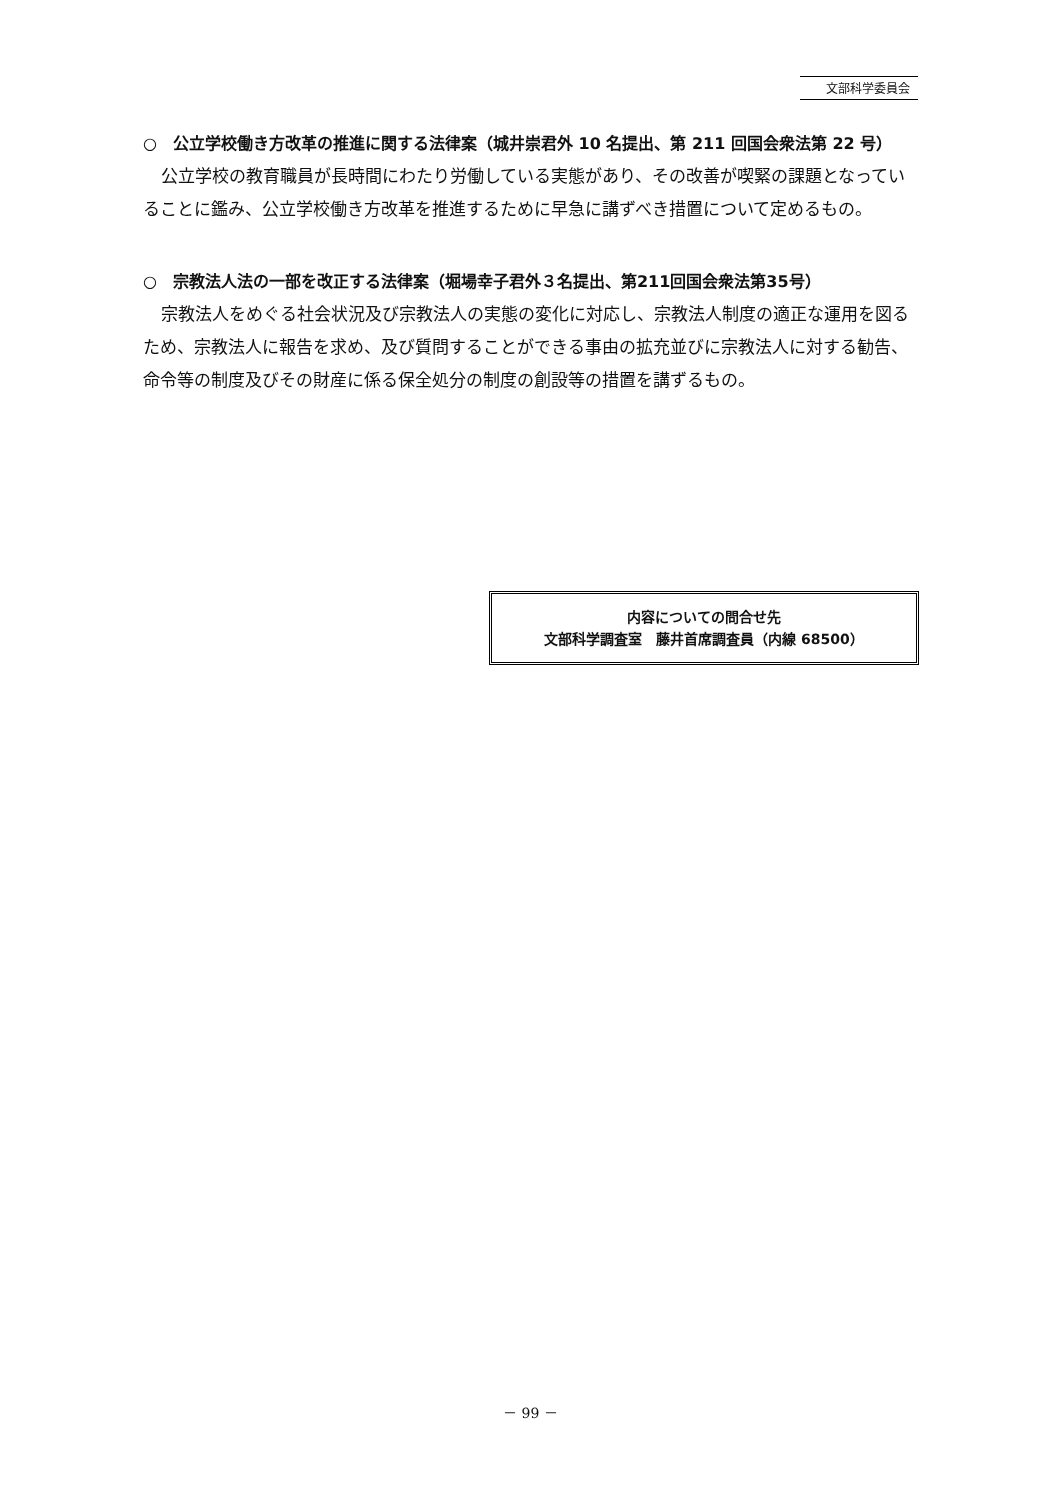文部科学委員会
○　公立学校働き方改革の推進に関する法律案（城井崇君外 10 名提出、第 211 回国会衆法第 22 号）
公立学校の教育職員が長時間にわたり労働している実態があり、その改善が喫緊の課題となっていることに鑑み、公立学校働き方改革を推進するために早急に講ずべき措置について定めるもの。
○　宗教法人法の一部を改正する法律案（堀場幸子君外３名提出、第211回国会衆法第35号）
宗教法人をめぐる社会状況及び宗教法人の実態の変化に対応し、宗教法人制度の適正な運用を図るため、宗教法人に報告を求め、及び質問することができる事由の拡充並びに宗教法人に対する勧告、命令等の制度及びその財産に係る保全処分の制度の創設等の措置を講ずるもの。
内容についての問合せ先
文部科学調査室　藤井首席調査員（内線 68500）
－ 99 －